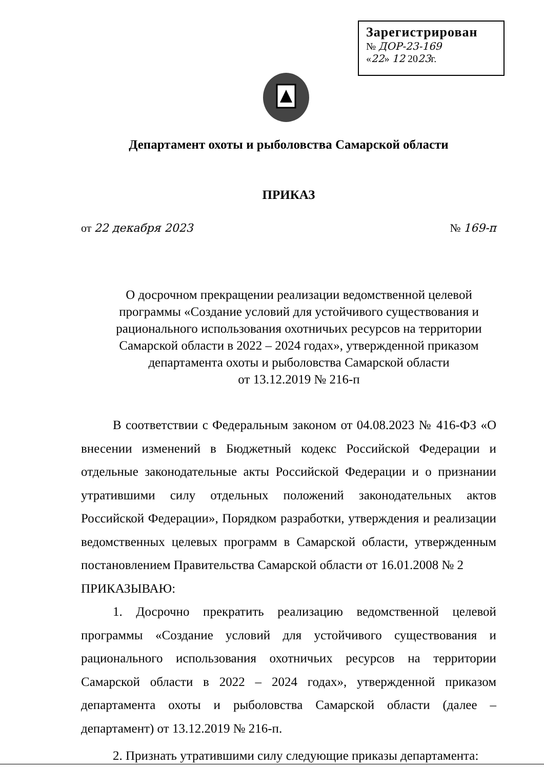Зарегистрирован
№ ДОР-23-169
«22» 12 2023г.
Департамент охоты и рыболовства Самарской области
ПРИКАЗ
от 22 декабря 2023 № 169-п
О досрочном прекращении реализации ведомственной целевой
программы «Создание условий для устойчивого существования и
рационального использования охотничьих ресурсов на территории
Самарской области в 2022 – 2024 годах», утвержденной приказом
департамента охоты и рыболовства Самарской области
от 13.12.2019 № 216-п
В соответствии с Федеральным законом от 04.08.2023 № 416-ФЗ «О внесении изменений в Бюджетный кодекс Российской Федерации и отдельные законодательные акты Российской Федерации и о признании утратившими силу отдельных положений законодательных актов Российской Федерации», Порядком разработки, утверждения и реализации ведомственных целевых программ в Самарской области, утвержденным постановлением Правительства Самарской области от 16.01.2008 № 2
ПРИКАЗЫВАЮ:
1. Досрочно прекратить реализацию ведомственной целевой программы «Создание условий для устойчивого существования и рационального использования охотничьих ресурсов на территории Самарской области в 2022 – 2024 годах», утвержденной приказом департамента охоты и рыболовства Самарской области (далее – департамент) от 13.12.2019 № 216-п.
2. Признать утратившими силу следующие приказы департамента: